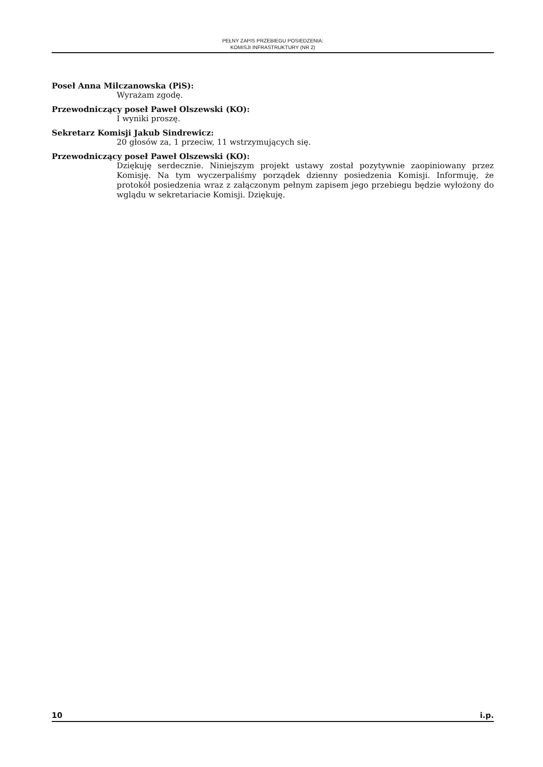PEŁNY ZAPIS PRZEBIEGU POSIEDZENIA:
KOMISJI INFRASTRUKTURY (NR 2)
Poseł Anna Milczanowska (PiS):
Wyrażam zgodę.
Przewodniczący poseł Paweł Olszewski (KO):
I wyniki proszę.
Sekretarz Komisji Jakub Sindrewicz:
20 głosów za, 1 przeciw, 11 wstrzymujących się.
Przewodniczący poseł Paweł Olszewski (KO):
Dziękuję serdecznie. Niniejszym projekt ustawy został pozytywnie zaopiniowany przez Komisję. Na tym wyczerpaliśmy porządek dzienny posiedzenia Komisji. Informuję, że protokół posiedzenia wraz z załączonym pełnym zapisem jego przebiegu będzie wyłożony do wglądu w sekretariacie Komisji. Dziękuję.
10 i.p.